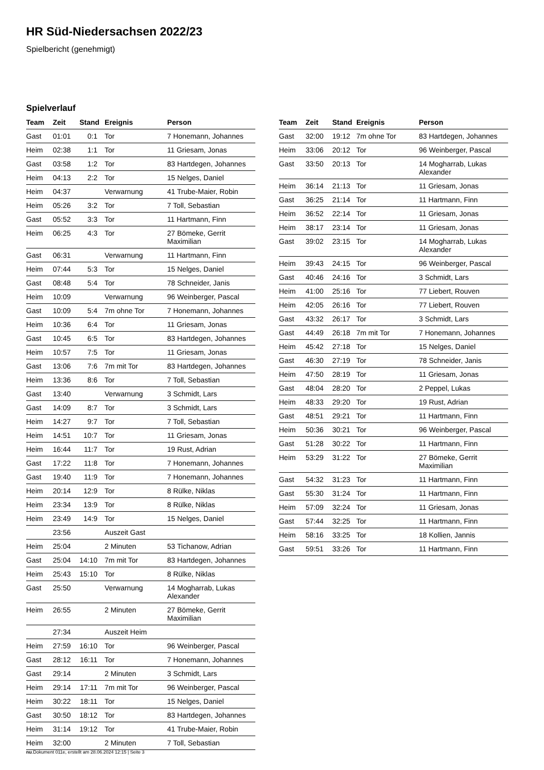HR Süd-Niedersachsen 2022/23
Spielbericht (genehmigt)
Spielverlauf
| Team | Zeit | Stand | Ereignis | Person |
| --- | --- | --- | --- | --- |
| Gast | 01:01 | 0:1 | Tor | 7 Honemann, Johannes |
| Heim | 02:38 | 1:1 | Tor | 11 Griesam, Jonas |
| Gast | 03:58 | 1:2 | Tor | 83 Hartdegen, Johannes |
| Heim | 04:13 | 2:2 | Tor | 15 Nelges, Daniel |
| Heim | 04:37 | | Verwarnung | 41 Trube-Maier, Robin |
| Heim | 05:26 | 3:2 | Tor | 7 Toll, Sebastian |
| Gast | 05:52 | 3:3 | Tor | 11 Hartmann, Finn |
| Heim | 06:25 | 4:3 | Tor | 27 Bömeke, Gerrit Maximilian |
| Gast | 06:31 | | Verwarnung | 11 Hartmann, Finn |
| Heim | 07:44 | 5:3 | Tor | 15 Nelges, Daniel |
| Gast | 08:48 | 5:4 | Tor | 78 Schneider, Janis |
| Heim | 10:09 | | Verwarnung | 96 Weinberger, Pascal |
| Gast | 10:09 | 5:4 | 7m ohne Tor | 7 Honemann, Johannes |
| Heim | 10:36 | 6:4 | Tor | 11 Griesam, Jonas |
| Gast | 10:45 | 6:5 | Tor | 83 Hartdegen, Johannes |
| Heim | 10:57 | 7:5 | Tor | 11 Griesam, Jonas |
| Gast | 13:06 | 7:6 | 7m mit Tor | 83 Hartdegen, Johannes |
| Heim | 13:36 | 8:6 | Tor | 7 Toll, Sebastian |
| Gast | 13:40 | | Verwarnung | 3 Schmidt, Lars |
| Gast | 14:09 | 8:7 | Tor | 3 Schmidt, Lars |
| Heim | 14:27 | 9:7 | Tor | 7 Toll, Sebastian |
| Heim | 14:51 | 10:7 | Tor | 11 Griesam, Jonas |
| Heim | 16:44 | 11:7 | Tor | 19 Rust, Adrian |
| Gast | 17:22 | 11:8 | Tor | 7 Honemann, Johannes |
| Gast | 19:40 | 11:9 | Tor | 7 Honemann, Johannes |
| Heim | 20:14 | 12:9 | Tor | 8 Rülke, Niklas |
| Heim | 23:34 | 13:9 | Tor | 8 Rülke, Niklas |
| Heim | 23:49 | 14:9 | Tor | 15 Nelges, Daniel |
| | 23:56 | | Auszeit Gast | |
| Heim | 25:04 | | 2 Minuten | 53 Tichanow, Adrian |
| Gast | 25:04 | 14:10 | 7m mit Tor | 83 Hartdegen, Johannes |
| Heim | 25:43 | 15:10 | Tor | 8 Rülke, Niklas |
| Gast | 25:50 | | Verwarnung | 14 Mogharrab, Lukas Alexander |
| Heim | 26:55 | | 2 Minuten | 27 Bömeke, Gerrit Maximilian |
| | 27:34 | | Auszeit Heim | |
| Heim | 27:59 | 16:10 | Tor | 96 Weinberger, Pascal |
| Gast | 28:12 | 16:11 | Tor | 7 Honemann, Johannes |
| Gast | 29:14 | | 2 Minuten | 3 Schmidt, Lars |
| Heim | 29:14 | 17:11 | 7m mit Tor | 96 Weinberger, Pascal |
| Heim | 30:22 | 18:11 | Tor | 15 Nelges, Daniel |
| Gast | 30:50 | 18:12 | Tor | 83 Hartdegen, Johannes |
| Heim | 31:14 | 19:12 | Tor | 41 Trube-Maier, Robin |
| Heim | 32:00 | | 2 Minuten | 7 Toll, Sebastian |
| Team | Zeit | Stand | Ereignis | Person |
| --- | --- | --- | --- | --- |
| Gast | 32:00 | 19:12 | 7m ohne Tor | 83 Hartdegen, Johannes |
| Heim | 33:06 | 20:12 | Tor | 96 Weinberger, Pascal |
| Gast | 33:50 | 20:13 | Tor | 14 Mogharrab, Lukas Alexander |
| Heim | 36:14 | 21:13 | Tor | 11 Griesam, Jonas |
| Gast | 36:25 | 21:14 | Tor | 11 Hartmann, Finn |
| Heim | 36:52 | 22:14 | Tor | 11 Griesam, Jonas |
| Heim | 38:17 | 23:14 | Tor | 11 Griesam, Jonas |
| Gast | 39:02 | 23:15 | Tor | 14 Mogharrab, Lukas Alexander |
| Heim | 39:43 | 24:15 | Tor | 96 Weinberger, Pascal |
| Gast | 40:46 | 24:16 | Tor | 3 Schmidt, Lars |
| Heim | 41:00 | 25:16 | Tor | 77 Liebert, Rouven |
| Heim | 42:05 | 26:16 | Tor | 77 Liebert, Rouven |
| Gast | 43:32 | 26:17 | Tor | 3 Schmidt, Lars |
| Gast | 44:49 | 26:18 | 7m mit Tor | 7 Honemann, Johannes |
| Heim | 45:42 | 27:18 | Tor | 15 Nelges, Daniel |
| Gast | 46:30 | 27:19 | Tor | 78 Schneider, Janis |
| Heim | 47:50 | 28:19 | Tor | 11 Griesam, Jonas |
| Gast | 48:04 | 28:20 | Tor | 2 Peppel, Lukas |
| Heim | 48:33 | 29:20 | Tor | 19 Rust, Adrian |
| Gast | 48:51 | 29:21 | Tor | 11 Hartmann, Finn |
| Heim | 50:36 | 30:21 | Tor | 96 Weinberger, Pascal |
| Gast | 51:28 | 30:22 | Tor | 11 Hartmann, Finn |
| Heim | 53:29 | 31:22 | Tor | 27 Bömeke, Gerrit Maximilian |
| Gast | 54:32 | 31:23 | Tor | 11 Hartmann, Finn |
| Gast | 55:30 | 31:24 | Tor | 11 Hartmann, Finn |
| Heim | 57:09 | 32:24 | Tor | 11 Griesam, Jonas |
| Gast | 57:44 | 32:25 | Tor | 11 Hartmann, Finn |
| Heim | 58:16 | 33:25 | Tor | 18 Kollien, Jannis |
| Gast | 59:51 | 33:26 | Tor | 11 Hartmann, Finn |
nu.Dokument 011e, erstellt am 28.06.2024 12:15 | Seite 3